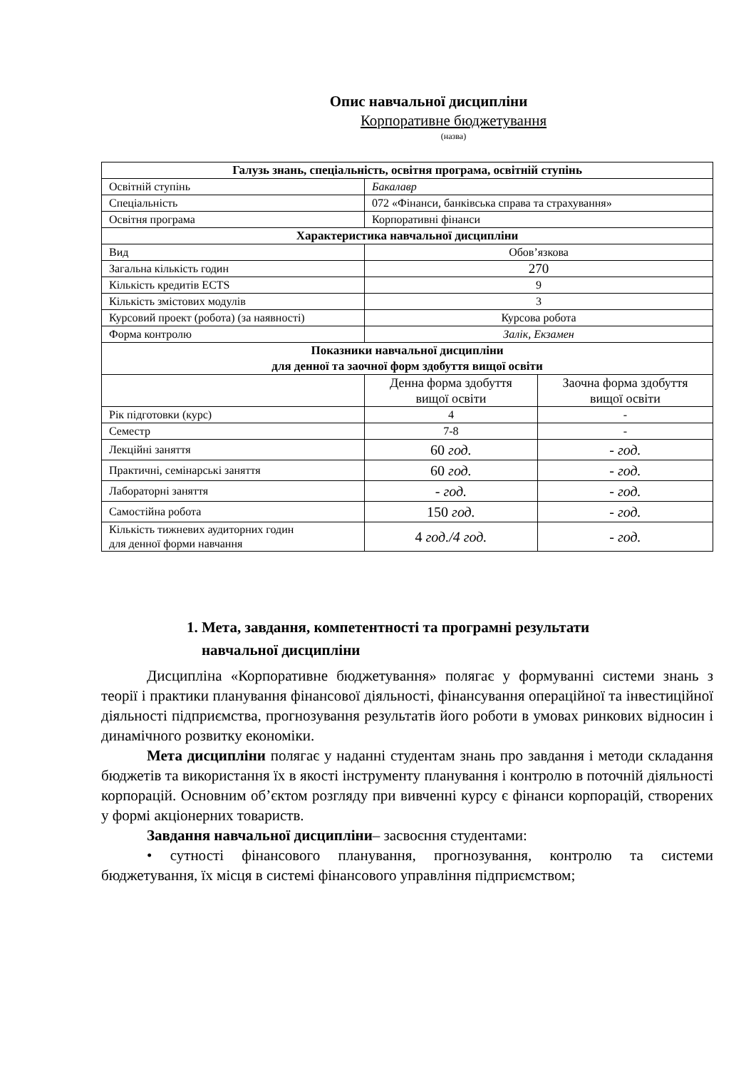Опис навчальної дисципліни
Корпоративне бюджетування
(назва)
| Галузь знань, спеціальність, освітня програма, освітній ступінь | | |
| Освітній ступінь | Бакалавр | |
| Спеціальність | 072 «Фінанси, банківська справа та страхування» | |
| Освітня програма | Корпоративні фінанси | |
| Характеристика навчальної дисципліни | | |
| Вид | Обов’язкова | |
| Загальна кількість годин | 270 | |
| Кількість кредитів ECTS | 9 | |
| Кількість змістових модулів | 3 | |
| Курсовий проект (робота) (за наявності) | Курсова робота | |
| Форма контролю | Залік, Екзамен | |
| Показники навчальної дисципліни для денної та заочної форм здобуття вищої освіти | | |
| | Денна форма здобуття вищої освіти | Заочна форма здобуття вищої освіти |
| Рік підготовки (курс) | 4 | - |
| Семестр | 7-8 | - |
| Лекційні заняття | 60 год. | - год. |
| Практичні, семінарські заняття | 60 год. | - год. |
| Лабораторні заняття | - год. | - год. |
| Самостійна робота | 150 год. | - год. |
| Кількість тижневих аудиторних годин для денної форми навчання | 4 год./4 год. | - год. |
1. Мета, завдання, компетентності та програмні результати
навчальної дисципліни
Дисципліна «Корпоративне бюджетування» полягає у формуванні системи знань з теорії і практики планування фінансової діяльності, фінансування операційної та інвестиційної діяльності підприємства, прогнозування результатів його роботи в умовах ринкових відносин і динамічного розвитку економіки.
Мета дисципліни полягає у наданні студентам знань про завдання і методи складання бюджетів та використання їх в якості інструменту планування і контролю в поточній діяльності корпорацій. Основним об’єктом розгляду при вивченні курсу є фінанси корпорацій, створених у формі акціонерних товариств.
Завдання навчальної дисципліни– засвоєння студентами:
• сутності фінансового планування, прогнозування, контролю та системи бюджетування, їх місця в системі фінансового управління підприємством;